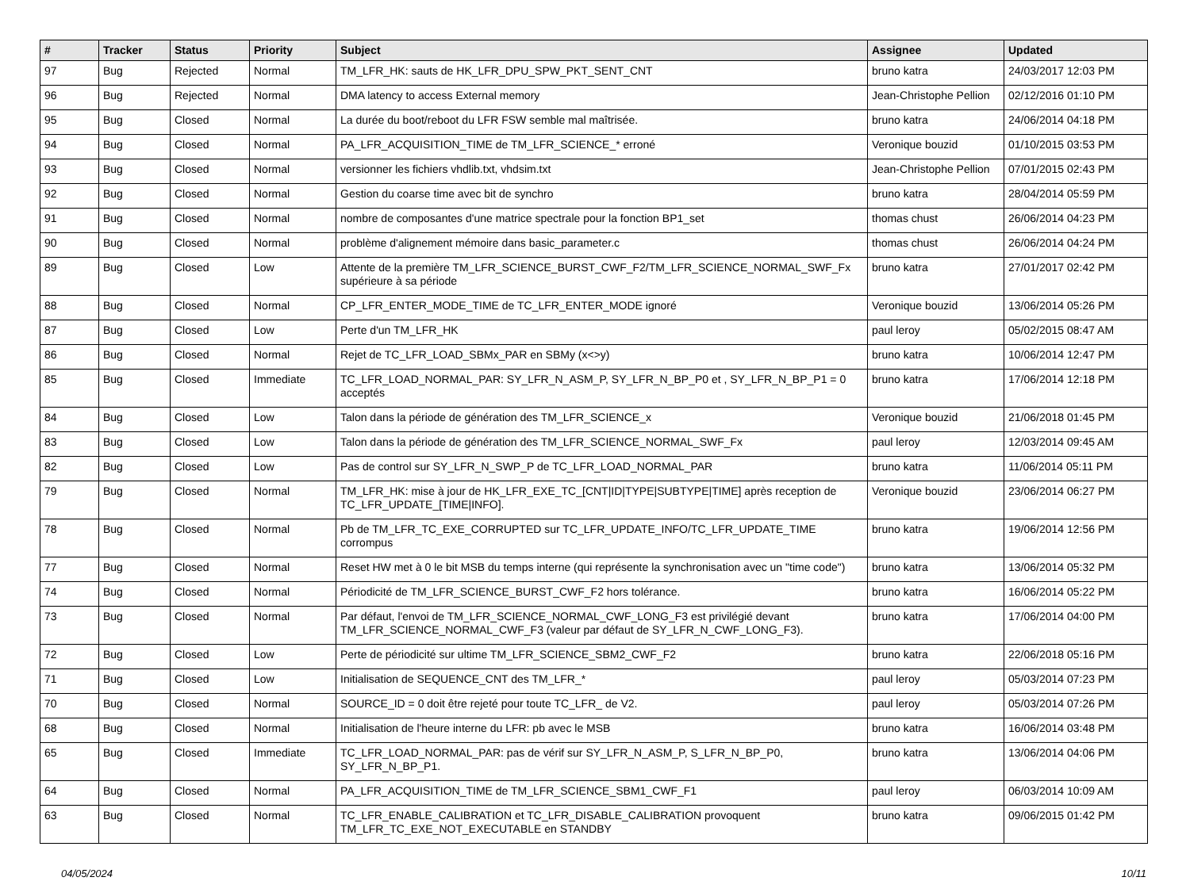| # | Tracker | Status | Priority | Subject | Assignee | Updated |
| --- | --- | --- | --- | --- | --- | --- |
| 97 | Bug | Rejected | Normal | TM_LFR_HK: sauts de HK_LFR_DPU_SPW_PKT_SENT_CNT | bruno katra | 24/03/2017 12:03 PM |
| 96 | Bug | Rejected | Normal | DMA latency to access External memory | Jean-Christophe Pellion | 02/12/2016 01:10 PM |
| 95 | Bug | Closed | Normal | La durée du boot/reboot du LFR FSW semble mal maîtrisée. | bruno katra | 24/06/2014 04:18 PM |
| 94 | Bug | Closed | Normal | PA_LFR_ACQUISITION_TIME de TM_LFR_SCIENCE_* erroné | Veronique bouzid | 01/10/2015 03:53 PM |
| 93 | Bug | Closed | Normal | versionner les fichiers vhdlib.txt, vhdsim.txt | Jean-Christophe Pellion | 07/01/2015 02:43 PM |
| 92 | Bug | Closed | Normal | Gestion du coarse time avec bit de synchro | bruno katra | 28/04/2014 05:59 PM |
| 91 | Bug | Closed | Normal | nombre de composantes d'une matrice spectrale pour la fonction BP1_set | thomas chust | 26/06/2014 04:23 PM |
| 90 | Bug | Closed | Normal | problème d'alignement mémoire dans basic_parameter.c | thomas chust | 26/06/2014 04:24 PM |
| 89 | Bug | Closed | Low | Attente de la première TM_LFR_SCIENCE_BURST_CWF_F2/TM_LFR_SCIENCE_NORMAL_SWF_Fx supérieure à sa période | bruno katra | 27/01/2017 02:42 PM |
| 88 | Bug | Closed | Normal | CP_LFR_ENTER_MODE_TIME de TC_LFR_ENTER_MODE ignoré | Veronique bouzid | 13/06/2014 05:26 PM |
| 87 | Bug | Closed | Low | Perte d'un TM_LFR_HK | paul leroy | 05/02/2015 08:47 AM |
| 86 | Bug | Closed | Normal | Rejet de TC_LFR_LOAD_SBMx_PAR en SBMy (x<>y) | bruno katra | 10/06/2014 12:47 PM |
| 85 | Bug | Closed | Immediate | TC_LFR_LOAD_NORMAL_PAR: SY_LFR_N_ASM_P, SY_LFR_N_BP_P0 et , SY_LFR_N_BP_P1 = 0 acceptés | bruno katra | 17/06/2014 12:18 PM |
| 84 | Bug | Closed | Low | Talon dans la période de génération des TM_LFR_SCIENCE_x | Veronique bouzid | 21/06/2018 01:45 PM |
| 83 | Bug | Closed | Low | Talon dans la période de génération des TM_LFR_SCIENCE_NORMAL_SWF_Fx | paul leroy | 12/03/2014 09:45 AM |
| 82 | Bug | Closed | Low | Pas de control sur SY_LFR_N_SWP_P de TC_LFR_LOAD_NORMAL_PAR | bruno katra | 11/06/2014 05:11 PM |
| 79 | Bug | Closed | Normal | TM_LFR_HK: mise à jour de HK_LFR_EXE_TC_[CNT/ID/TYPE/SUBTYPE/TIME] après reception de TC_LFR_UPDATE_[TIME/INFO]. | Veronique bouzid | 23/06/2014 06:27 PM |
| 78 | Bug | Closed | Normal | Pb de TM_LFR_TC_EXE_CORRUPTED sur TC_LFR_UPDATE_INFO/TC_LFR_UPDATE_TIME corrompus | bruno katra | 19/06/2014 12:56 PM |
| 77 | Bug | Closed | Normal | Reset HW met à 0 le bit MSB du temps interne (qui représente la synchronisation avec un "time code") | bruno katra | 13/06/2014 05:32 PM |
| 74 | Bug | Closed | Normal | Périodicité de TM_LFR_SCIENCE_BURST_CWF_F2 hors tolérance. | bruno katra | 16/06/2014 05:22 PM |
| 73 | Bug | Closed | Normal | Par défaut, l'envoi de TM_LFR_SCIENCE_NORMAL_CWF_LONG_F3 est privilégié devant TM_LFR_SCIENCE_NORMAL_CWF_F3 (valeur par défaut de SY_LFR_N_CWF_LONG_F3). | bruno katra | 17/06/2014 04:00 PM |
| 72 | Bug | Closed | Low | Perte de périodicité sur ultime TM_LFR_SCIENCE_SBM2_CWF_F2 | bruno katra | 22/06/2018 05:16 PM |
| 71 | Bug | Closed | Low | Initialisation de SEQUENCE_CNT des TM_LFR_* | paul leroy | 05/03/2014 07:23 PM |
| 70 | Bug | Closed | Normal | SOURCE_ID = 0 doit être rejeté pour toute TC_LFR_ de V2. | paul leroy | 05/03/2014 07:26 PM |
| 68 | Bug | Closed | Normal | Initialisation de l'heure interne du LFR: pb avec le MSB | bruno katra | 16/06/2014 03:48 PM |
| 65 | Bug | Closed | Immediate | TC_LFR_LOAD_NORMAL_PAR: pas de vérif sur SY_LFR_N_ASM_P, S_LFR_N_BP_P0, SY_LFR_N_BP_P1. | bruno katra | 13/06/2014 04:06 PM |
| 64 | Bug | Closed | Normal | PA_LFR_ACQUISITION_TIME de TM_LFR_SCIENCE_SBM1_CWF_F1 | paul leroy | 06/03/2014 10:09 AM |
| 63 | Bug | Closed | Normal | TC_LFR_ENABLE_CALIBRATION et TC_LFR_DISABLE_CALIBRATION provoquent TM_LFR_TC_EXE_NOT_EXECUTABLE en STANDBY | bruno katra | 09/06/2015 01:42 PM |
04/05/2024 10/11